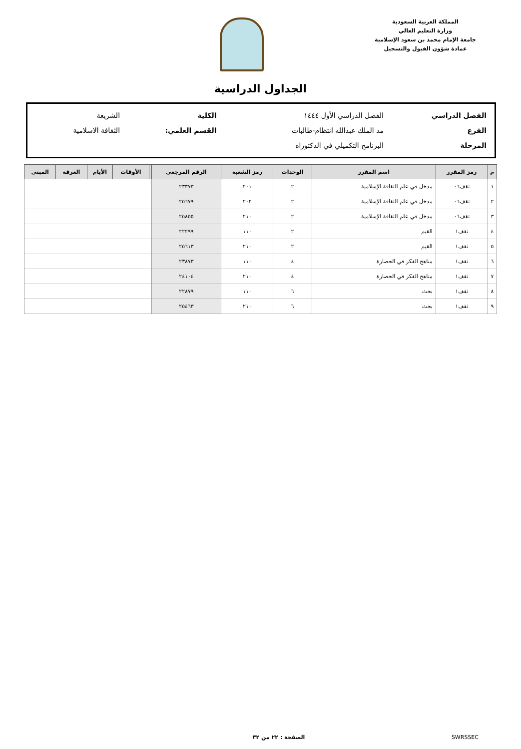المملكة العربية السعودية
وزارة التعليم العالي
جامعة الإمام محمد بن سعود الإسلامية
عمادة شؤون القبول والتسجيل
الجداول الدراسية
| الفصل الدراسي | الفصل الدراسي الأول ١٤٤٤ | الكلية | الشريعة |
| الفرع | مد الملك عبدالله انتظام-طالبات | القسم العلمي: | الثقافة الاسلامية |
| المرحلة | البرنامج التكميلي في الدكتوراه | | |
| م | رمز المقرر | اسم المقرر | الوحدات | رمز الشعبة | الرقم المرجعي | | الأوقات | الأيام | الغرفة | المبنى |
| --- | --- | --- | --- | --- | --- | --- | --- | --- | --- | --- |
| ١ | ثقف٠٦ | مدخل في علم الثقافة الإسلامية | ٢ | ٢٠١ | ٢٣٣٧٣ | | | | | |
| ٢ | ثقف٠٦ | مدخل في علم الثقافة الإسلامية | ٢ | ٢٠٢ | ٢٥٦٧٩ | | | | | |
| ٣ | ثقف٠٦ | مدخل في علم الثقافة الإسلامية | ٢ | ٢١٠ | ٢٥٨٥٥ | | | | | |
| ٤ | ثقف١ | القيم | ٢ | ١١٠ | ٢٢٢٩٩ | | | | | |
| ٥ | ثقف١ | القيم | ٢ | ٢١٠ | ٢٥٦١٣ | | | | | |
| ٦ | ثقف١ | مناهج الفكر في الحضارة | ٤ | ١١٠ | ٢٣٨٧٣ | | | | | |
| ٧ | ثقف١ | مناهج الفكر في الحضارة | ٤ | ٢١٠ | ٢٤١٠٤ | | | | | |
| ٨ | ثقف١ | بحث | ٦ | ١١٠ | ٢٢٨٧٩ | | | | | |
| ٩ | ثقف١ | بحث | ٦ | ٢١٠ | ٢٥٤٦٣ | | | | | |
SWRSSEC الصفحة : ٢٢ من ٣٢